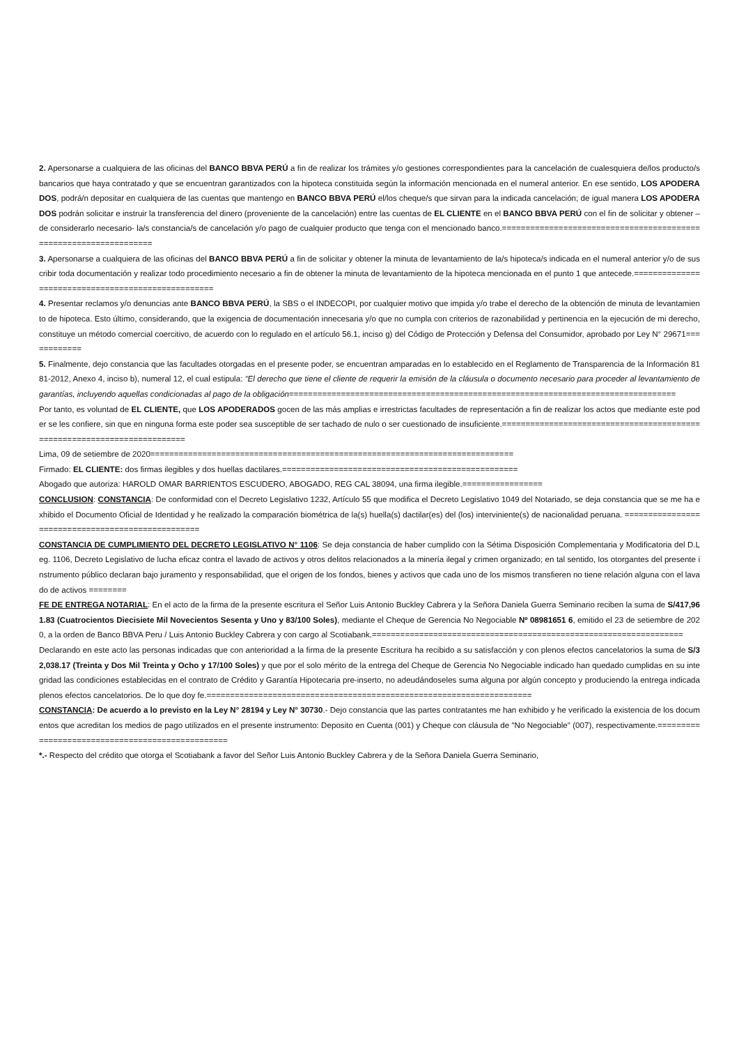2. Apersonarse a cualquiera de las oficinas del BANCO BBVA PERÚ a fin de realizar los trámites y/o gestiones correspondientes para la cancelación de cualesquiera de/los producto/s bancarios que haya contratado y que se encuentran garantizados con la hipoteca constituida según la información mencionada en el numeral anterior. En ese sentido, LOS APODERADOS, podrá/n depositar en cualquiera de las cuentas que mantengo en BANCO BBVA PERÚ el/los cheque/s que sirvan para la indicada cancelación; de igual manera LOS APODERADOS podrán solicitar e instruir la transferencia del dinero (proveniente de la cancelación) entre las cuentas de EL CLIENTE en el BANCO BBVA PERÚ con el fin de solicitar y obtener –de considerarlo necesario- la/s constancia/s de cancelación y/o pago de cualquier producto que tenga con el mencionado banco.==================================================================
3. Apersonarse a cualquiera de las oficinas del BANCO BBVA PERÚ a fin de solicitar y obtener la minuta de levantamiento de la/s hipoteca/s indicada en el numeral anterior y/o de suscribir toda documentación y realizar todo procedimiento necesario a fin de obtener la minuta de levantamiento de la hipoteca mencionada en el punto 1 que antecede.===================================================
4. Presentar reclamos y/o denuncias ante BANCO BBVA PERÚ, la SBS o el INDECOPI, por cualquier motivo que impida y/o trabe el derecho de la obtención de minuta de levantamiento de hipoteca. Esto último, considerando, que la exigencia de documentación innecesaria y/o que no cumpla con criterios de razonabilidad y pertinencia en la ejecución de mi derecho, constituye un método comercial coercitivo, de acuerdo con lo regulado en el artículo 56.1, inciso g) del Código de Protección y Defensa del Consumidor, aprobado por Ley N° 29671============
5. Finalmente, dejo constancia que las facultades otorgadas en el presente poder, se encuentran amparadas en lo establecido en el Reglamento de Transparencia de la Información 8181-2012, Anexo 4, inciso b), numeral 12, el cual estipula: “El derecho que tiene el cliente de requerir la emisión de la cláusula o documento necesario para proceder al levantamiento de garantías, incluyendo aquellas condicionadas al pago de la obligación==================================================================================
Por tanto, es voluntad de EL CLIENTE, que LOS APODERADOS gocen de las más amplias e irrestrictas facultades de representación a fin de realizar los actos que mediante este poder se les confiere, sin que en ninguna forma este poder sea susceptible de ser tachado de nulo o ser cuestionado de insuficiente.=========================================================================
Lima, 09 de setiembre de 2020=============================================================================
Firmado: EL CLIENTE: dos firmas ilegibles y dos huellas dactilares.==================================================
Abogado que autoriza: HAROLD OMAR BARRIENTOS ESCUDERO, ABOGADO, REG CAL 38094, una firma ilegible.=================
CONCLUSION: CONSTANCIA: De conformidad con el Decreto Legislativo 1232, Artículo 55 que modifica el Decreto Legislativo 1049 del Notariado, se deja constancia que se me ha exhibido el Documento Oficial de Identidad y he realizado la comparación biométrica de la(s) huella(s) dactilar(es) del (los) interviniente(s) de nacionalidad peruana. ==================================================
CONSTANCIA DE CUMPLIMIENTO DEL DECRETO LEGISLATIVO N° 1106: Se deja constancia de haber cumplido con la Sétima Disposición Complementaria y Modificatoria del D.Leg. 1106, Decreto Legislativo de lucha eficaz contra el lavado de activos y otros delitos relacionados a la minería ilegal y crimen organizado; en tal sentido, los otorgantes del presente instrumento público declaran bajo juramento y responsabilidad, que el origen de los fondos, bienes y activos que cada uno de los mismos transfieren no tiene relación alguna con el lavado de activos ========
FE DE ENTREGA NOTARIAL: En el acto de la firma de la presente escritura el Señor Luis Antonio Buckley Cabrera y la Señora Daniela Guerra Seminario reciben la suma de S/417,961.83 (Cuatrocientos Diecisiete Mil Novecientos Sesenta y Uno y 83/100 Soles), mediante el Cheque de Gerencia No Negociable Nº 08981651 6, emitido el 23 de setiembre de 2020, a la orden de Banco BBVA Peru / Luis Antonio Buckley Cabrera y con cargo al Scotiabank.==================================================================
Declarando en este acto las personas indicadas que con anterioridad a la firma de la presente Escritura ha recibido a su satisfacción y con plenos efectos cancelatorios la suma de S/32,038.17 (Treinta y Dos Mil Treinta y Ocho y 17/100 Soles) y que por el solo mérito de la entrega del Cheque de Gerencia No Negociable indicado han quedado cumplidas en su integridad las condiciones establecidas en el contrato de Crédito y Garantía Hipotecaria pre-inserto, no adeudándoseles suma alguna por algún concepto y produciendo la entrega indicada plenos efectos cancelatorios. De lo que doy fe.=====================================================================
CONSTANCIA: De acuerdo a lo previsto en la Ley N° 28194 y Ley N° 30730.- Dejo constancia que las partes contratantes me han exhibido y he verificado la existencia de los documentos que acreditan los medios de pago utilizados en el presente instrumento: Deposito en Cuenta (001) y Cheque con cláusula de "No Negociable" (007), respectivamente.=================================================
*.- Respecto del crédito que otorga el Scotiabank a favor del Señor Luis Antonio Buckley Cabrera y de la Señora Daniela Guerra Seminario,